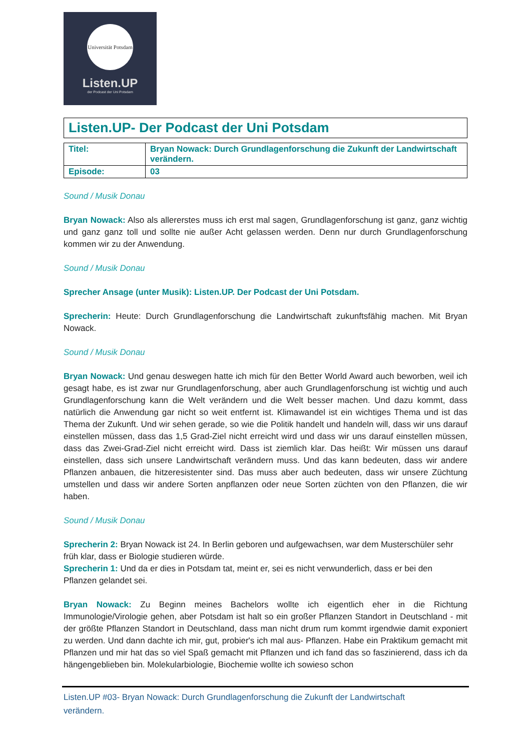Universität Potsdam
Listen.UP
der Podcast der Uni Potsdam
Listen.UP- Der Podcast der Uni Potsdam
| Titel: | Bryan Nowack: Durch Grundlagenforschung die Zukunft der Landwirtschaft verändern. |
| Episode: | 03 |
Sound / Musik Donau
Bryan Nowack: Also als allererstes muss ich erst mal sagen, Grundlagenforschung ist ganz, ganz wichtig und ganz ganz toll und sollte nie außer Acht gelassen werden. Denn nur durch Grundlagenforschung kommen wir zu der Anwendung.
Sound / Musik Donau
Sprecher Ansage (unter Musik): Listen.UP. Der Podcast der Uni Potsdam.
Sprecherin: Heute: Durch Grundlagenforschung die Landwirtschaft zukunftsfähig machen. Mit Bryan Nowack.
Sound / Musik Donau
Bryan Nowack: Und genau deswegen hatte ich mich für den Better World Award auch beworben, weil ich gesagt habe, es ist zwar nur Grundlagenforschung, aber auch Grundlagenforschung ist wichtig und auch Grundlagenforschung kann die Welt verändern und die Welt besser machen. Und dazu kommt, dass natürlich die Anwendung gar nicht so weit entfernt ist. Klimawandel ist ein wichtiges Thema und ist das Thema der Zukunft. Und wir sehen gerade, so wie die Politik handelt und handeln will, dass wir uns darauf einstellen müssen, dass das 1,5 Grad-Ziel nicht erreicht wird und dass wir uns darauf einstellen müssen, dass das Zwei-Grad-Ziel nicht erreicht wird. Dass ist ziemlich klar. Das heißt: Wir müssen uns darauf einstellen, dass sich unsere Landwirtschaft verändern muss. Und das kann bedeuten, dass wir andere Pflanzen anbauen, die hitzeresistenter sind. Das muss aber auch bedeuten, dass wir unsere Züchtung umstellen und dass wir andere Sorten anpflanzen oder neue Sorten züchten von den Pflanzen, die wir haben.
Sound / Musik Donau
Sprecherin 2: Bryan Nowack ist 24. In Berlin geboren und aufgewachsen, war dem Musterschüler sehr früh klar, dass er Biologie studieren würde.
Sprecherin 1: Und da er dies in Potsdam tat, meint er, sei es nicht verwunderlich, dass er bei den Pflanzen gelandet sei.
Bryan Nowack: Zu Beginn meines Bachelors wollte ich eigentlich eher in die Richtung Immunologie/Virologie gehen, aber Potsdam ist halt so ein großer Pflanzen Standort in Deutschland - mit der größte Pflanzen Standort in Deutschland, dass man nicht drum rum kommt irgendwie damit exponiert zu werden. Und dann dachte ich mir, gut, probier's ich mal aus- Pflanzen. Habe ein Praktikum gemacht mit Pflanzen und mir hat das so viel Spaß gemacht mit Pflanzen und ich fand das so faszinierend, dass ich da hängengeblieben bin. Molekularbiologie, Biochemie wollte ich sowieso schon
Listen.UP #03- Bryan Nowack: Durch Grundlagenforschung die Zukunft der Landwirtschaft
verändern.